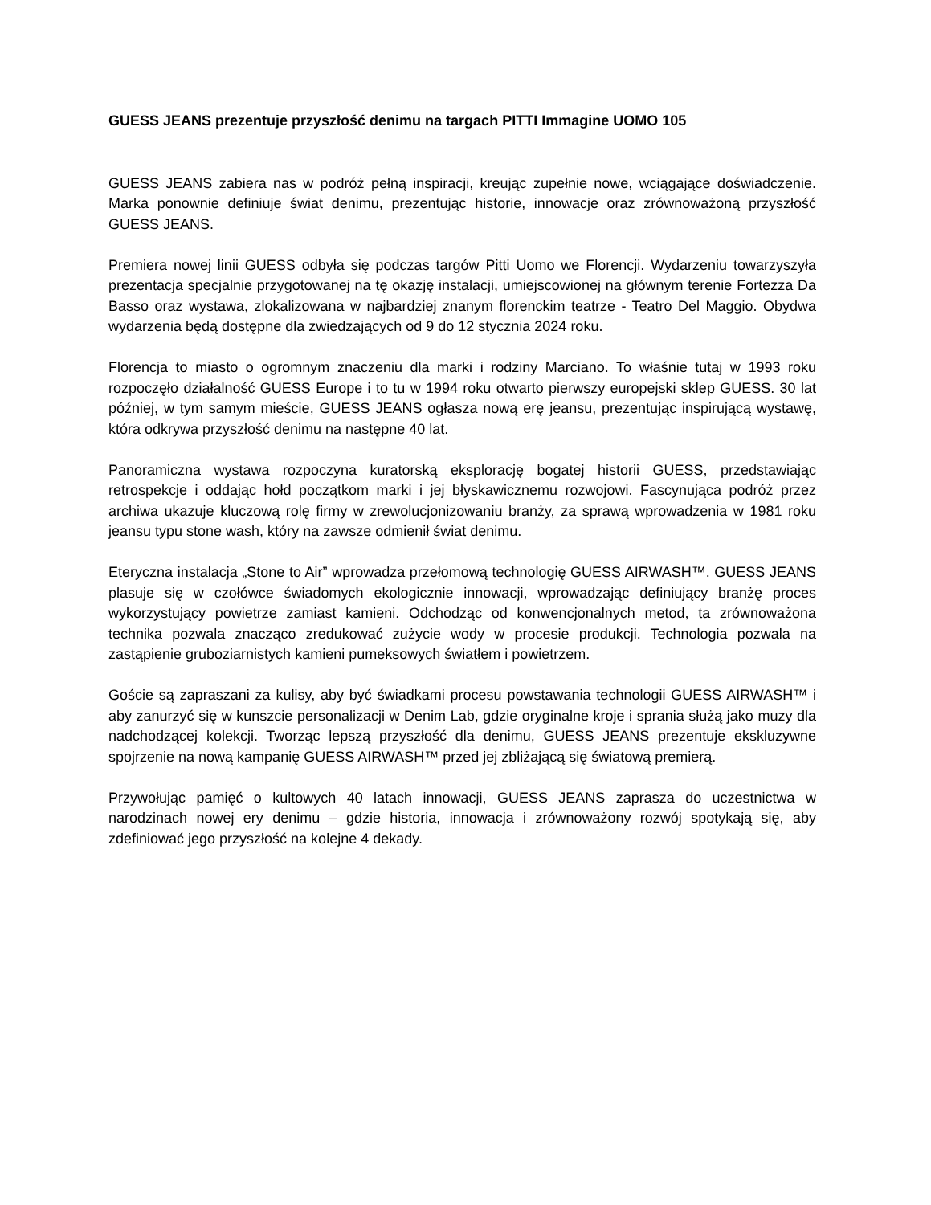GUESS JEANS prezentuje przyszłość denimu na targach PITTI Immagine UOMO 105
GUESS JEANS zabiera nas w podróż pełną inspiracji, kreując zupełnie nowe, wciągające doświadczenie. Marka ponownie definiuje świat denimu, prezentując historie, innowacje oraz zrównoważoną przyszłość GUESS JEANS.
Premiera nowej linii GUESS odbyła się podczas targów Pitti Uomo we Florencji. Wydarzeniu towarzyszyła prezentacja specjalnie przygotowanej na tę okazję instalacji, umiejscowionej na głównym terenie Fortezza Da Basso oraz wystawa, zlokalizowana w najbardziej znanym florenckim teatrze - Teatro Del Maggio. Obydwa wydarzenia będą dostępne dla zwiedzających od 9 do 12 stycznia 2024 roku.
Florencja to miasto o ogromnym znaczeniu dla marki i rodziny Marciano. To właśnie tutaj w 1993 roku rozpoczęło działalność GUESS Europe i to tu w 1994 roku otwarto pierwszy europejski sklep GUESS. 30 lat później, w tym samym mieście, GUESS JEANS ogłasza nową erę jeansu, prezentując inspirującą wystawę, która odkrywa przyszłość denimu na następne 40 lat.
Panoramiczna wystawa rozpoczyna kuratorską eksplorację bogatej historii GUESS, przedstawiając retrospekcje i oddając hołd początkom marki i jej błyskawicznemu rozwojowi. Fascynująca podróż przez archiwa ukazuje kluczową rolę firmy w zrewolucjonizowaniu branży, za sprawą wprowadzenia w 1981 roku jeansu typu stone wash, który na zawsze odmienił świat denimu.
Eteryczna instalacja „Stone to Air” wprowadza przełomową technologię GUESS AIRWASH™. GUESS JEANS plasuje się w czołówce świadomych ekologicznie innowacji, wprowadzając definiujący branżę proces wykorzystujący powietrze zamiast kamieni. Odchodząc od konwencjonalnych metod, ta zrównoważona technika pozwala znacząco zredukować zużycie wody w procesie produkcji. Technologia pozwala na zastąpienie gruboziarnistych kamieni pumeksowych światłem i powietrzem.
Goście są zapraszani za kulisy, aby być świadkami procesu powstawania technologii GUESS AIRWASH™ i aby zanurzyć się w kunszcie personalizacji w Denim Lab, gdzie oryginalne kroje i sprania służą jako muzy dla nadchodzącej kolekcji. Tworząc lepszą przyszłość dla denimu, GUESS JEANS prezentuje ekskluzywne spojrzenie na nową kampanię GUESS AIRWASH™ przed jej zbliżającą się światową premierą.
Przywołując pamięć o kultowych 40 latach innowacji, GUESS JEANS zaprasza do uczestnictwa w narodzinach nowej ery denimu – gdzie historia, innowacja i zrównoważony rozwój spotykają się, aby zdefiniować jego przyszłość na kolejne 4 dekady.